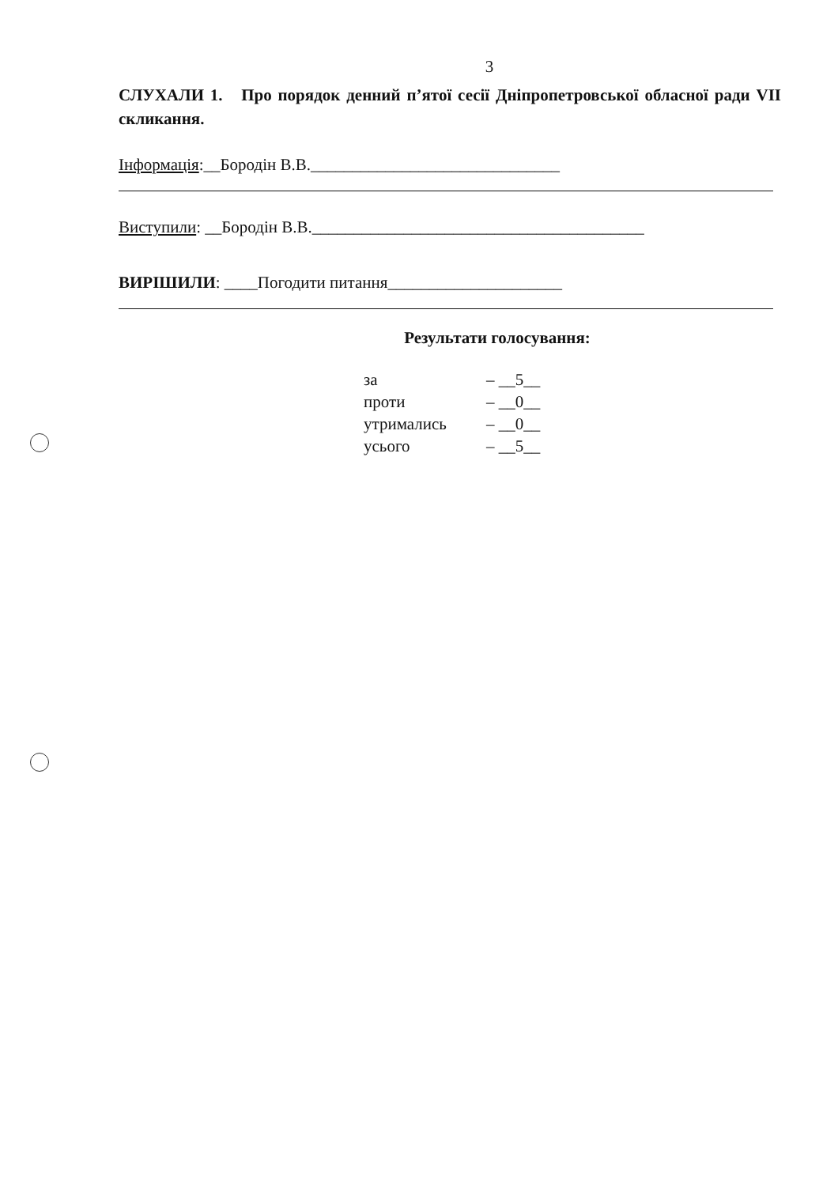3
СЛУХАЛИ 1. Про порядок денний п’ятої сесії Дніпропетровської обласної ради VII скликання.
Інформація:__Бородін В.В.______________________________
Виступили: __Бородін В.В.________________________________________
ВИРІШИЛИ: ____Погодити питання_____________________
Результати голосування:
| за | – __5__ |
| проти | – __0__ |
| утримались | – __0__ |
| усього | – __5__ |